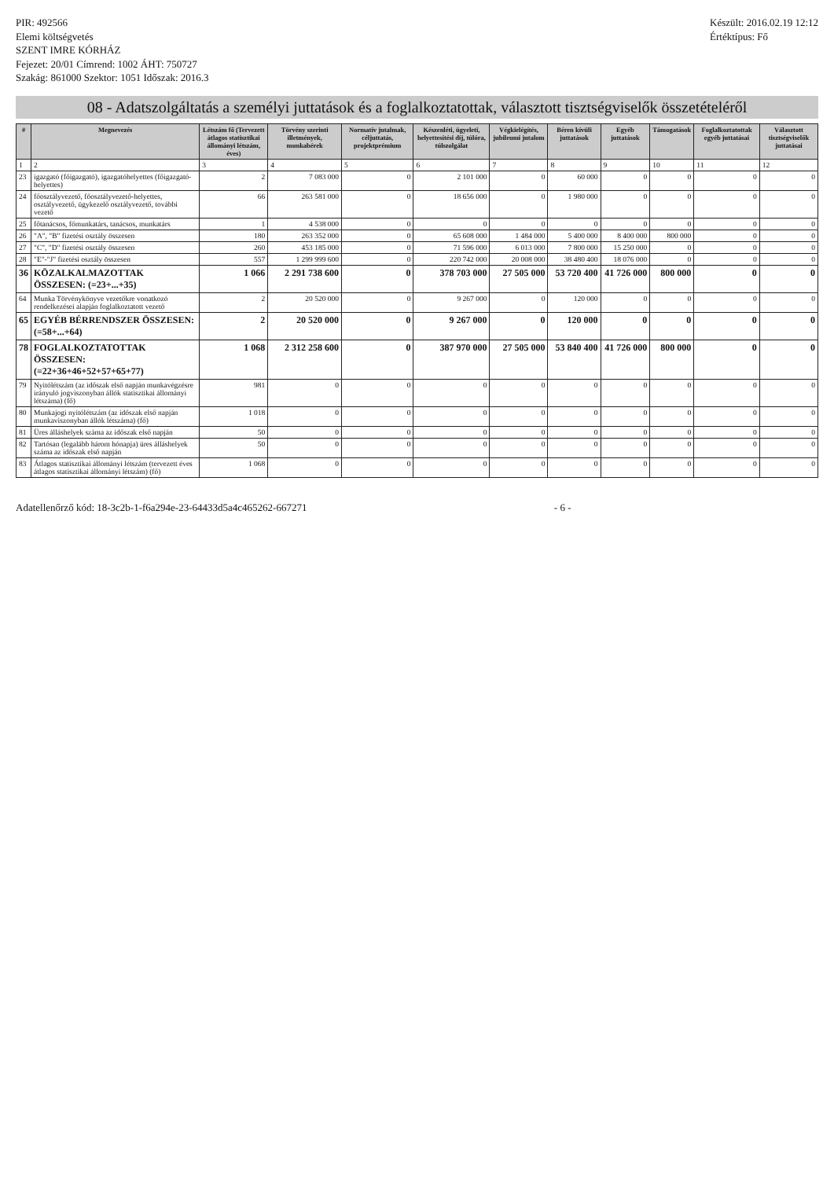PIR: 492566
Elemi költségvetés
SZENT IMRE KÓRHÁZ
Fejezet: 20/01 Címrend: 1002 ÁHT: 750727
Szakág: 861000 Szektor: 1051 Időszak: 2016.3
Készült: 2016.02.19 12:12
Értéktípus: Fő
08 - Adatszolgáltatás a személyi juttatások és a foglalkoztatottak, választott tisztségviselők összetételéről
| # | Megnevezés | Létszám fő (Tervezett átlagos statisztikai állományi létszám, éves) | Törvény szerinti illetmények, munkabérek | Normatív jutalmak, céljuttatás, projektprémium | Készenléti, ügyeleti, helyettesítési díj, túlóra, túlszolgálat | Végkielégítés, jubileumi jutalom | Béren kívüli juttatások | Egyéb juttatások | Támogatások | Foglalkoztatottak egyéb juttatásai | Választott tisztségviselők juttatásai |
| --- | --- | --- | --- | --- | --- | --- | --- | --- | --- | --- | --- |
| 1 | 2 | 3 | 4 | 5 | 6 | 7 | 8 | 9 | 10 | 11 | 12 |
| 23 | igazgató (főigazgató), igazgatóhelyettes (főigazgató-helyettes) | 2 | 7 083 000 | 0 | 2 101 000 | 0 | 60 000 | 0 | 0 | 0 | 0 |
| 24 | főosztályvezető, főosztályvezető-helyettes, osztályvezető, ügykezelő osztályvezető, további vezető | 66 | 263 581 000 | 0 | 18 656 000 | 0 | 1 980 000 | 0 | 0 | 0 | 0 |
| 25 | főtanácsos, főmunkatárs, tanácsos, munkatárs | 1 | 4 538 000 | 0 | 0 | 0 | 0 | 0 | 0 | 0 | 0 |
| 26 | "A", "B" fizetési osztály összesen | 180 | 263 352 000 | 0 | 65 608 000 | 1 484 000 | 5 400 000 | 8 400 000 | 800 000 | 0 | 0 |
| 27 | "C", "D" fizetési osztály összesen | 260 | 453 185 000 | 0 | 71 596 000 | 6 013 000 | 7 800 000 | 15 250 000 | 0 | 0 | 0 |
| 28 | "E"-"J" fizetési osztály összesen | 557 | 1 299 999 600 | 0 | 220 742 000 | 20 008 000 | 38 480 400 | 18 076 000 | 0 | 0 | 0 |
| 36 | KÖZALKALMAZOTTAK ÖSSZESEN: (=23+...+35) | 1 066 | 2 291 738 600 | 0 | 378 703 000 | 27 505 000 | 53 720 400 | 41 726 000 | 800 000 | 0 | 0 |
| 64 | Munka Törvénykönyve vezetőkre vonatkozó rendelkezései alapján foglalkoztatott vezető | 2 | 20 520 000 | 0 | 9 267 000 | 0 | 120 000 | 0 | 0 | 0 | 0 |
| 65 | EGYÉB BÉRRENDSZER ÖSSZESEN: (=58+...+64) | 2 | 20 520 000 | 0 | 9 267 000 | 0 | 120 000 | 0 | 0 | 0 | 0 |
| 78 | FOGLALKOZTATOTTAK ÖSSZESEN: (=22+36+46+52+57+65+77) | 1 068 | 2 312 258 600 | 0 | 387 970 000 | 27 505 000 | 53 840 400 | 41 726 000 | 800 000 | 0 | 0 |
| 79 | Nyitólétszám (az időszak első napján munkavégzésre irányuló jogviszonyban állók statisztikai állományi létszáma) (fő) | 981 | 0 | 0 | 0 | 0 | 0 | 0 | 0 | 0 | 0 |
| 80 | Munkajogi nyitólétszám (az időszak első napján munkaviszonyban állók létszáma) (fő) | 1 018 | 0 | 0 | 0 | 0 | 0 | 0 | 0 | 0 | 0 |
| 81 | Üres álláshelyek száma az időszak első napján | 50 | 0 | 0 | 0 | 0 | 0 | 0 | 0 | 0 | 0 |
| 82 | Tartósan (legalább három hónapja) üres álláshelyek száma az időszak első napján | 50 | 0 | 0 | 0 | 0 | 0 | 0 | 0 | 0 | 0 |
| 83 | Átlagos statisztikai állományi létszám (tervezett éves átlagos statisztikai állományi létszám) (fő) | 1 068 | 0 | 0 | 0 | 0 | 0 | 0 | 0 | 0 | 0 |
Adatellenőrző kód: 18-3c2b-1-f6a294e-23-64433d5a4c465262-667271
- 6 -